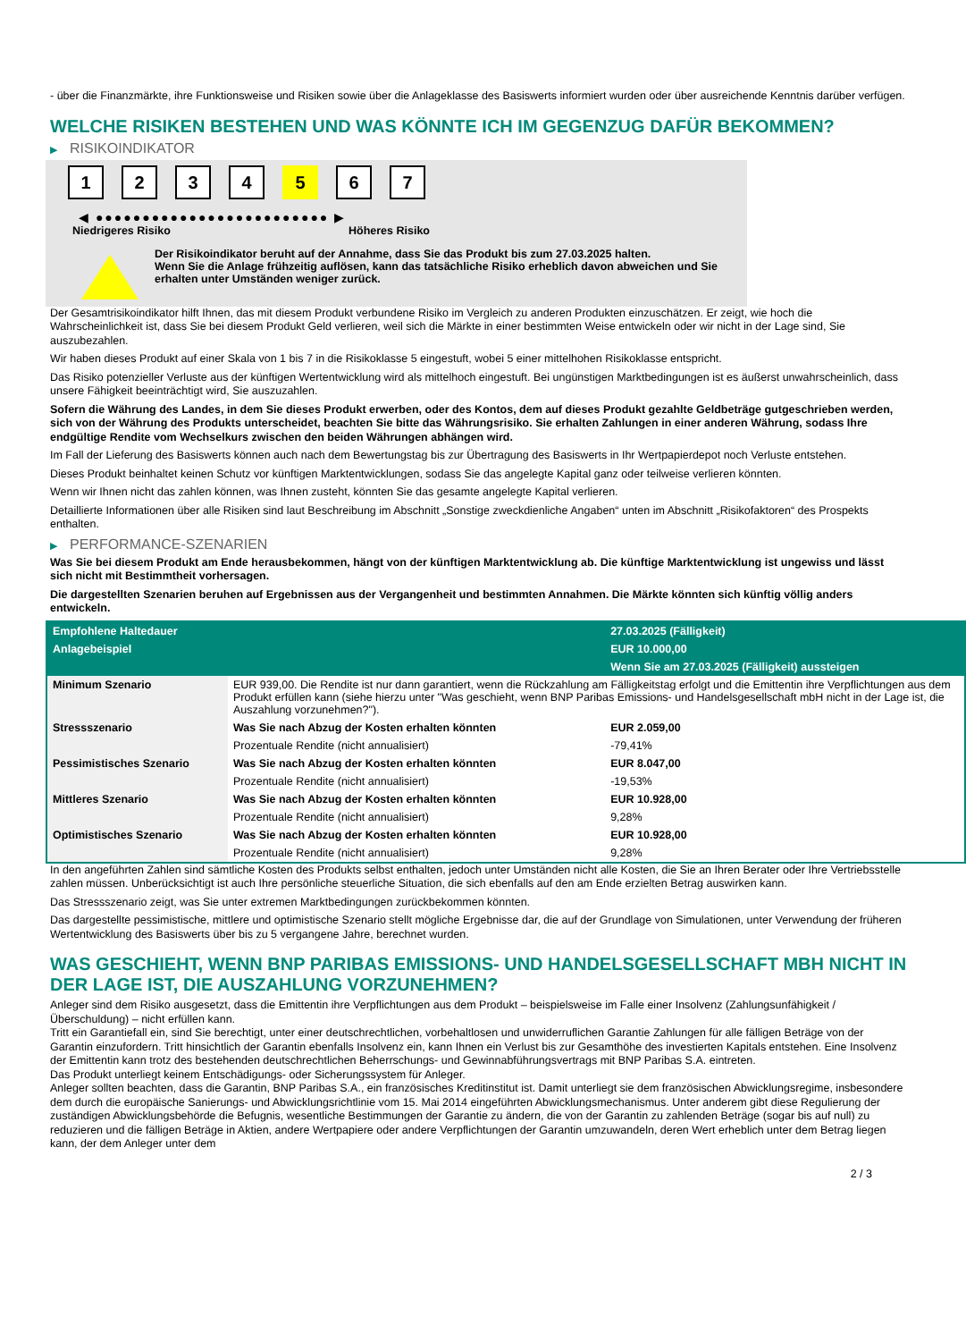- über die Finanzmärkte, ihre Funktionsweise und Risiken sowie über die Anlageklasse des Basiswerts informiert wurden oder über ausreichende Kenntnis darüber verfügen.
WELCHE RISIKEN BESTEHEN UND WAS KÖNNTE ICH IM GEGENZUG DAFÜR BEKOMMEN?
▶ RISIKOINDIKATOR
1 2 3 4 5 6 7
◀ ●●●●●●●●●●●●●●●●●●●●●●●●● ▶
Niedrigeres Risiko Höheres Risiko
Der Risikoindikator beruht auf der Annahme, dass Sie das Produkt bis zum 27.03.2025 halten.
Wenn Sie die Anlage frühzeitig auflösen, kann das tatsächliche Risiko erheblich davon abweichen und Sie erhalten unter Umständen weniger zurück.
Der Gesamtrisikoindikator hilft Ihnen, das mit diesem Produkt verbundene Risiko im Vergleich zu anderen Produkten einzuschätzen. Er zeigt, wie hoch die Wahrscheinlichkeit ist, dass Sie bei diesem Produkt Geld verlieren, weil sich die Märkte in einer bestimmten Weise entwickeln oder wir nicht in der Lage sind, Sie auszubezahlen.
Wir haben dieses Produkt auf einer Skala von 1 bis 7 in die Risikoklasse 5 eingestuft, wobei 5 einer mittelhohen Risikoklasse entspricht.
Das Risiko potenzieller Verluste aus der künftigen Wertentwicklung wird als mittelhoch eingestuft. Bei ungünstigen Marktbedingungen ist es äußerst unwahrscheinlich, dass unsere Fähigkeit beeinträchtigt wird, Sie auszuzahlen.
Sofern die Währung des Landes, in dem Sie dieses Produkt erwerben, oder des Kontos, dem auf dieses Produkt gezahlte Geldbeträge gutgeschrieben werden, sich von der Währung des Produkts unterscheidet, beachten Sie bitte das Währungsrisiko. Sie erhalten Zahlungen in einer anderen Währung, sodass Ihre endgültige Rendite vom Wechselkurs zwischen den beiden Währungen abhängen wird.
Im Fall der Lieferung des Basiswerts können auch nach dem Bewertungstag bis zur Übertragung des Basiswerts in Ihr Wertpapierdepot noch Verluste entstehen.
Dieses Produkt beinhaltet keinen Schutz vor künftigen Marktentwicklungen, sodass Sie das angelegte Kapital ganz oder teilweise verlieren könnten.
Wenn wir Ihnen nicht das zahlen können, was Ihnen zusteht, könnten Sie das gesamte angelegte Kapital verlieren.
Detaillierte Informationen über alle Risiken sind laut Beschreibung im Abschnitt „Sonstige zweckdienliche Angaben“ unten im Abschnitt „Risikofaktoren“ des Prospekts enthalten.
▶ PERFORMANCE-SZENARIEN
Was Sie bei diesem Produkt am Ende herausbekommen, hängt von der künftigen Marktentwicklung ab. Die künftige Marktentwicklung ist ungewiss und lässt sich nicht mit Bestimmtheit vorhersagen.
Die dargestellten Szenarien beruhen auf Ergebnissen aus der Vergangenheit und bestimmten Annahmen. Die Märkte könnten sich künftig völlig anders entwickeln.
| Empfohlene Haltedauer | | 27.03.2025 (Fälligkeit) |
| --- | --- | --- |
| Anlagebeispiel | | EUR 10.000,00 |
| | | Wenn Sie am 27.03.2025 (Fälligkeit) aussteigen |
| Minimum Szenario | EUR 939,00. Die Rendite ist nur dann garantiert, wenn die Rückzahlung am Fälligkeitstag erfolgt und die Emittentin ihre Verpflichtungen aus dem Produkt erfüllen kann (siehe hierzu unter "Was geschieht, wenn BNP Paribas Emissions- und Handelsgesellschaft mbH nicht in der Lage ist, die Auszahlung vorzunehmen?"). | |
| Stressszenario | Was Sie nach Abzug der Kosten erhalten könnten | EUR 2.059,00 |
| | Prozentuale Rendite (nicht annualisiert) | -79,41% |
| Pessimistisches Szenario | Was Sie nach Abzug der Kosten erhalten könnten | EUR 8.047,00 |
| | Prozentuale Rendite (nicht annualisiert) | -19,53% |
| Mittleres Szenario | Was Sie nach Abzug der Kosten erhalten könnten | EUR 10.928,00 |
| | Prozentuale Rendite (nicht annualisiert) | 9,28% |
| Optimistisches Szenario | Was Sie nach Abzug der Kosten erhalten könnten | EUR 10.928,00 |
| | Prozentuale Rendite (nicht annualisiert) | 9,28% |
In den angeführten Zahlen sind sämtliche Kosten des Produkts selbst enthalten, jedoch unter Umständen nicht alle Kosten, die Sie an Ihren Berater oder Ihre Vertriebsstelle zahlen müssen. Unberücksichtigt ist auch Ihre persönliche steuerliche Situation, die sich ebenfalls auf den am Ende erzielten Betrag auswirken kann.
Das Stressszenario zeigt, was Sie unter extremen Marktbedingungen zurückbekommen könnten.
Das dargestellte pessimistische, mittlere und optimistische Szenario stellt mögliche Ergebnisse dar, die auf der Grundlage von Simulationen, unter Verwendung der früheren Wertentwicklung des Basiswerts über bis zu 5 vergangene Jahre, berechnet wurden.
WAS GESCHIEHT, WENN BNP PARIBAS EMISSIONS- UND HANDELSGESELLSCHAFT MBH NICHT IN DER LAGE IST, DIE AUSZAHLUNG VORZUNEHMEN?
Anleger sind dem Risiko ausgesetzt, dass die Emittentin ihre Verpflichtungen aus dem Produkt – beispielsweise im Falle einer Insolvenz (Zahlungsunfähigkeit / Überschuldung) – nicht erfüllen kann.
Tritt ein Garantiefall ein, sind Sie berechtigt, unter einer deutschrechtlichen, vorbehaltlosen und unwiderruflichen Garantie Zahlungen für alle fälligen Beträge von der Garantin einzufordern. Tritt hinsichtlich der Garantin ebenfalls Insolvenz ein, kann Ihnen ein Verlust bis zur Gesamthöhe des investierten Kapitals entstehen. Eine Insolvenz der Emittentin kann trotz des bestehenden deutschrechtlichen Beherrschungs- und Gewinnabführungsvertrags mit BNP Paribas S.A. eintreten.
Das Produkt unterliegt keinem Entschädigungs- oder Sicherungssystem für Anleger.
Anleger sollten beachten, dass die Garantin, BNP Paribas S.A., ein französisches Kreditinstitut ist. Damit unterliegt sie dem französischen Abwicklungsregime, insbesondere dem durch die europäische Sanierungs- und Abwicklungsrichtlinie vom 15. Mai 2014 eingeführten Abwicklungsmechanismus. Unter anderem gibt diese Regulierung der zuständigen Abwicklungsbehörde die Befugnis, wesentliche Bestimmungen der Garantie zu ändern, die von der Garantin zu zahlenden Beträge (sogar bis auf null) zu reduzieren und die fälligen Beträge in Aktien, andere Wertpapiere oder andere Verpflichtungen der Garantin umzuwandeln, deren Wert erheblich unter dem Betrag liegen kann, der dem Anleger unter dem
2 / 3